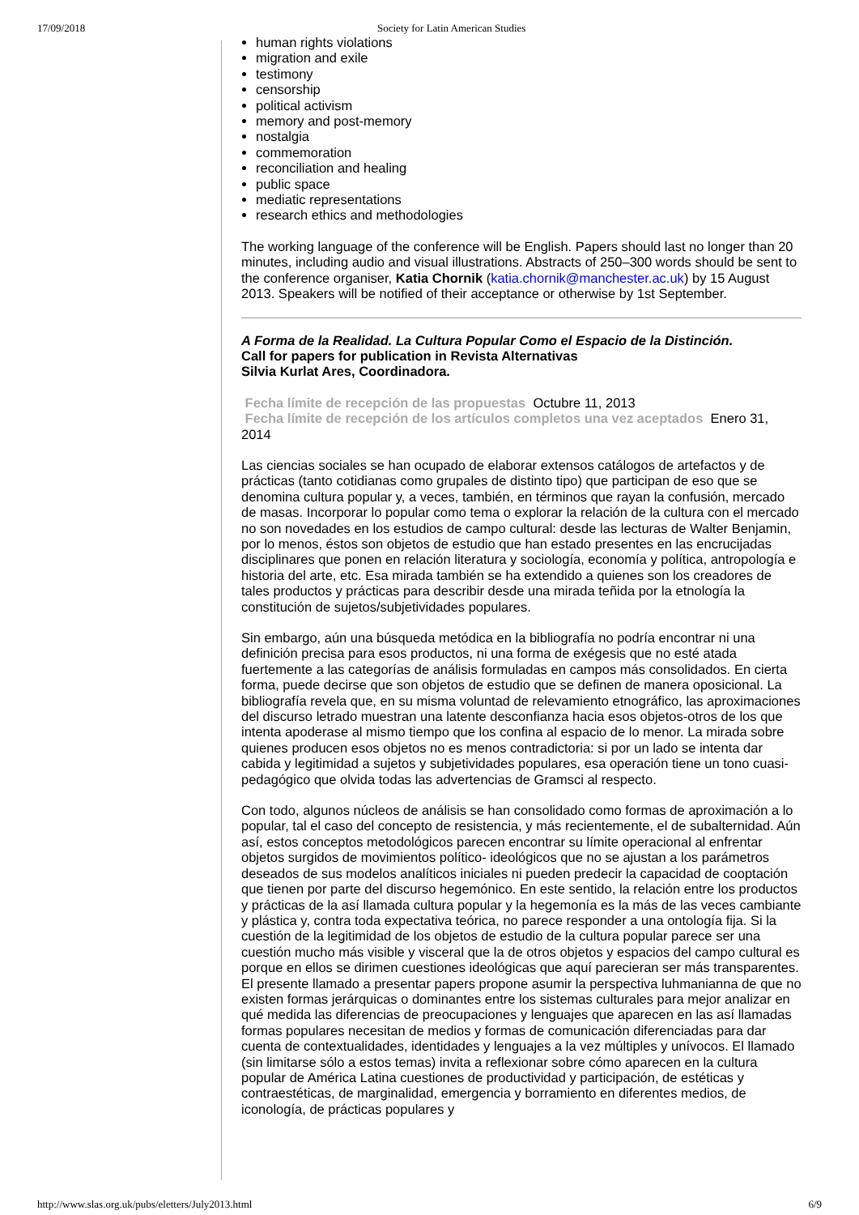17/09/2018 Society for Latin American Studies
human rights violations
migration and exile
testimony
censorship
political activism
memory and post-memory
nostalgia
commemoration
reconciliation and healing
public space
mediatic representations
research ethics and methodologies
The working language of the conference will be English. Papers should last no longer than 20 minutes, including audio and visual illustrations. Abstracts of 250–300 words should be sent to the conference organiser, Katia Chornik (katia.chornik@manchester.ac.uk) by 15 August 2013. Speakers will be notified of their acceptance or otherwise by 1st September.
A Forma de la Realidad. La Cultura Popular Como el Espacio de la Distinción.
Call for papers for publication in Revista Alternativas
Silvia Kurlat Ares, Coordinadora.
Fecha límite de recepción de las propuestas Octubre 11, 2013
Fecha límite de recepción de los artículos completos una vez aceptados Enero 31, 2014
Las ciencias sociales se han ocupado de elaborar extensos catálogos de artefactos y de prácticas (tanto cotidianas como grupales de distinto tipo) que participan de eso que se denomina cultura popular y, a veces, también, en términos que rayan la confusión, mercado de masas. Incorporar lo popular como tema o explorar la relación de la cultura con el mercado no son novedades en los estudios de campo cultural: desde las lecturas de Walter Benjamin, por lo menos, éstos son objetos de estudio que han estado presentes en las encrucijadas disciplinares que ponen en relación literatura y sociología, economía y política, antropología e historia del arte, etc. Esa mirada también se ha extendido a quienes son los creadores de tales productos y prácticas para describir desde una mirada teñida por la etnología la constitución de sujetos/subjetividades populares.
Sin embargo, aún una búsqueda metódica en la bibliografía no podría encontrar ni una definición precisa para esos productos, ni una forma de exégesis que no esté atada fuertemente a las categorías de análisis formuladas en campos más consolidados. En cierta forma, puede decirse que son objetos de estudio que se definen de manera oposicional. La bibliografía revela que, en su misma voluntad de relevamiento etnográfico, las aproximaciones del discurso letrado muestran una latente desconfianza hacia esos objetos-otros de los que intenta apoderase al mismo tiempo que los confina al espacio de lo menor. La mirada sobre quienes producen esos objetos no es menos contradictoria: si por un lado se intenta dar cabida y legitimidad a sujetos y subjetividades populares, esa operación tiene un tono cuasi-pedagógico que olvida todas las advertencias de Gramsci al respecto.
Con todo, algunos núcleos de análisis se han consolidado como formas de aproximación a lo popular, tal el caso del concepto de resistencia, y más recientemente, el de subalternidad. Aún así, estos conceptos metodológicos parecen encontrar su límite operacional al enfrentar objetos surgidos de movimientos político- ideológicos que no se ajustan a los parámetros deseados de sus modelos analíticos iniciales ni pueden predecir la capacidad de cooptación que tienen por parte del discurso hegemónico. En este sentido, la relación entre los productos y prácticas de la así llamada cultura popular y la hegemonía es la más de las veces cambiante y plástica y, contra toda expectativa teórica, no parece responder a una ontología fija. Si la cuestión de la legitimidad de los objetos de estudio de la cultura popular parece ser una cuestión mucho más visible y visceral que la de otros objetos y espacios del campo cultural es porque en ellos se dirimen cuestiones ideológicas que aquí parecieran ser más transparentes.
El presente llamado a presentar papers propone asumir la perspectiva luhmanianna de que no existen formas jerárquicas o dominantes entre los sistemas culturales para mejor analizar en qué medida las diferencias de preocupaciones y lenguajes que aparecen en las así llamadas formas populares necesitan de medios y formas de comunicación diferenciadas para dar cuenta de contextualidades, identidades y lenguajes a la vez múltiples y unívocos. El llamado (sin limitarse sólo a estos temas) invita a reflexionar sobre cómo aparecen en la cultura popular de América Latina cuestiones de productividad y participación, de estéticas y contraestéticas, de marginalidad, emergencia y borramiento en diferentes medios, de iconología, de prácticas populares y
http://www.slas.org.uk/pubs/eletters/July2013.html 6/9